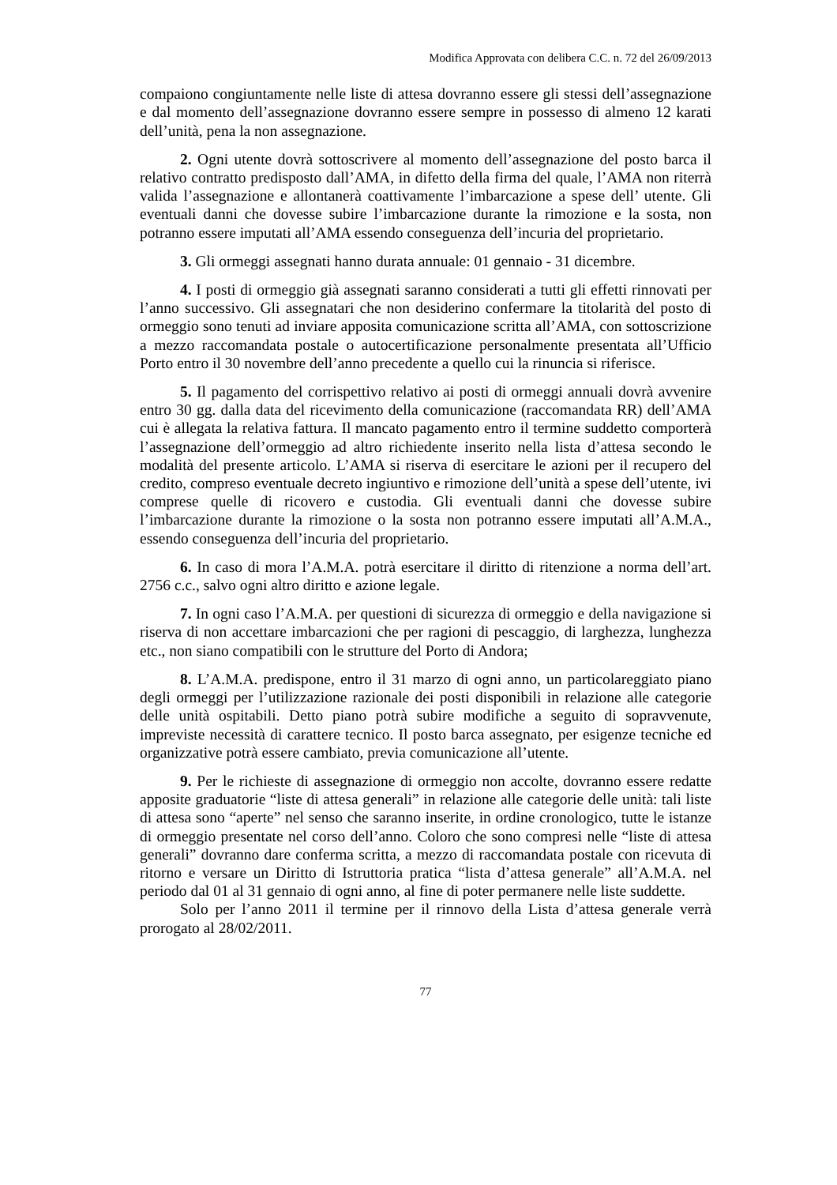Modifica Approvata con delibera C.C. n. 72 del 26/09/2013
compaiono congiuntamente nelle liste di attesa dovranno essere gli stessi dell’assegnazione e dal momento dell’assegnazione dovranno essere sempre in possesso di almeno 12 karati dell’unità, pena la non assegnazione.
2. Ogni utente dovrà sottoscrivere al momento dell’assegnazione del posto barca il relativo contratto predisposto dall’AMA, in difetto della firma del quale, l’AMA non riterrà valida l’assegnazione e allontanerà coattivamente l’imbarcazione a spese dell’ utente. Gli eventuali danni che dovesse subire l’imbarcazione durante la rimozione e la sosta, non potranno essere imputati all’AMA essendo conseguenza dell’incuria del proprietario.
3. Gli ormeggi assegnati hanno durata annuale: 01 gennaio - 31 dicembre.
4. I posti di ormeggio già assegnati saranno considerati a tutti gli effetti rinnovati per l’anno successivo. Gli assegnatari che non desiderino confermare la titolarità del posto di ormeggio sono tenuti ad inviare apposita comunicazione scritta all’AMA, con sottoscrizione a mezzo raccomandata postale o autocertificazione personalmente presentata all’Ufficio Porto entro il 30 novembre dell’anno precedente a quello cui la rinuncia si riferisce.
5. Il pagamento del corrispettivo relativo ai posti di ormeggi annuali dovrà avvenire entro 30 gg. dalla data del ricevimento della comunicazione (raccomandata RR) dell’AMA cui è allegata la relativa fattura. Il mancato pagamento entro il termine suddetto comporterà l’assegnazione dell’ormeggio ad altro richiedente inserito nella lista d’attesa secondo le modalità del presente articolo. L’AMA si riserva di esercitare le azioni per il recupero del credito, compreso eventuale decreto ingiuntivo e rimozione dell’unità a spese dell’utente, ivi comprese quelle di ricovero e custodia. Gli eventuali danni che dovesse subire l’imbarcazione durante la rimozione o la sosta non potranno essere imputati all’A.M.A., essendo conseguenza dell’incuria del proprietario.
6. In caso di mora l’A.M.A. potrà esercitare il diritto di ritenzione a norma dell’art. 2756 c.c., salvo ogni altro diritto e azione legale.
7. In ogni caso l’A.M.A. per questioni di sicurezza di ormeggio e della navigazione si riserva di non accettare imbarcazioni che per ragioni di pescaggio, di larghezza, lunghezza etc., non siano compatibili con le strutture del Porto di Andora;
8. L’A.M.A. predispone, entro il 31 marzo di ogni anno, un particolareggiato piano degli ormeggi per l’utilizzazione razionale dei posti disponibili in relazione alle categorie delle unità ospitabili. Detto piano potrà subire modifiche a seguito di sopravvenute, impreviste necessità di carattere tecnico. Il posto barca assegnato, per esigenze tecniche ed organizzative potrà essere cambiato, previa comunicazione all’utente.
9. Per le richieste di assegnazione di ormeggio non accolte, dovranno essere redatte apposite graduatorie “liste di attesa generali” in relazione alle categorie delle unità: tali liste di attesa sono “aperte” nel senso che saranno inserite, in ordine cronologico, tutte le istanze di ormeggio presentate nel corso dell’anno. Coloro che sono compresi nelle “liste di attesa generali” dovranno dare conferma scritta, a mezzo di raccomandata postale con ricevuta di ritorno e versare un Diritto di Istruttoria pratica “lista d’attesa generale” all’A.M.A. nel periodo dal 01 al 31 gennaio di ogni anno, al fine di poter permanere nelle liste suddette.
Solo per l’anno 2011 il termine per il rinnovo della Lista d’attesa generale verrà prorogato al 28/02/2011.
77